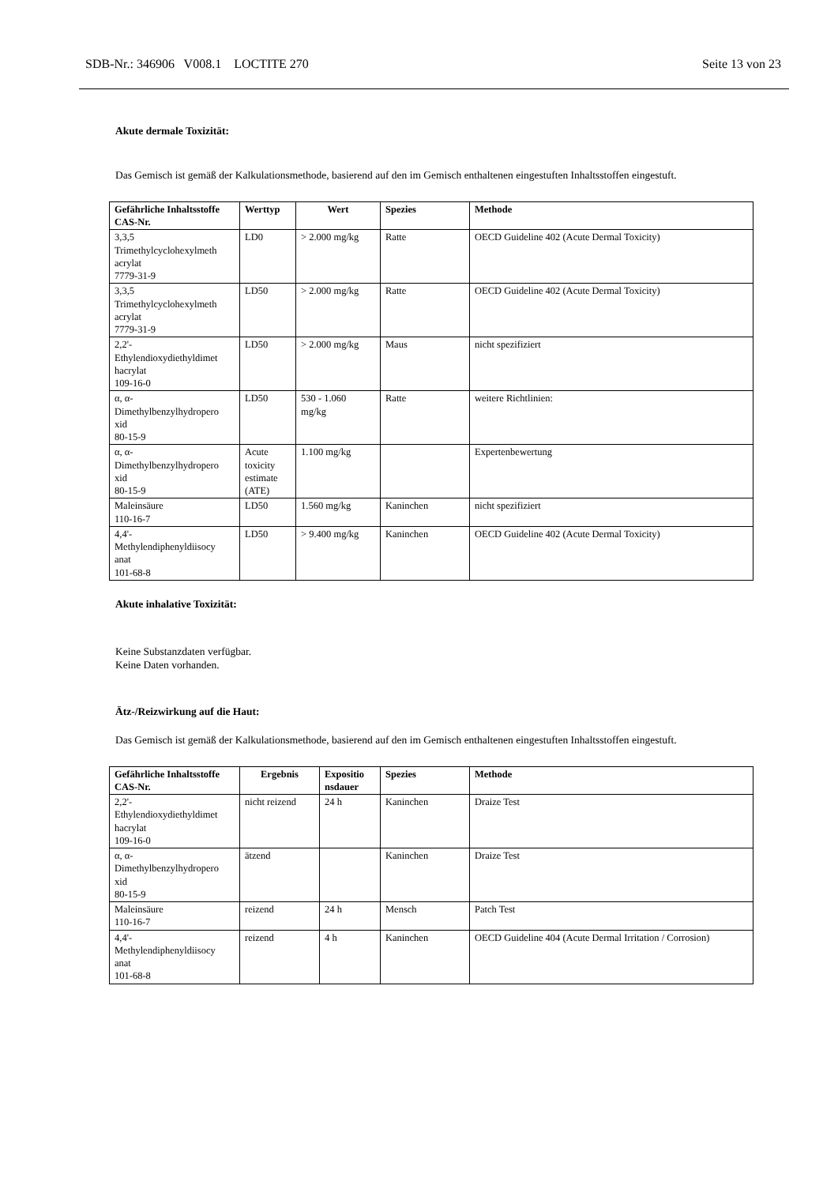SDB-Nr.: 346906 V008.1 LOCTITE 270 Seite 13 von 23
Akute dermale Toxizität:
Das Gemisch ist gemäß der Kalkulationsmethode, basierend auf den im Gemisch enthaltenen eingestuften Inhaltsstoffen eingestuft.
| Gefährliche Inhaltsstoffe CAS-Nr. | Werttyp | Wert | Spezies | Methode |
| --- | --- | --- | --- | --- |
| 3,3,5 Trimethylcyclohexylmeth acrylat 7779-31-9 | LD0 | > 2.000 mg/kg | Ratte | OECD Guideline 402 (Acute Dermal Toxicity) |
| 3,3,5 Trimethylcyclohexylmeth acrylat 7779-31-9 | LD50 | > 2.000 mg/kg | Ratte | OECD Guideline 402 (Acute Dermal Toxicity) |
| 2,2'- Ethylendioxydiethyldimet hacrylat 109-16-0 | LD50 | > 2.000 mg/kg | Maus | nicht spezifiziert |
| α, α- Dimethylbenzylhydropero xid 80-15-9 | LD50 | 530 - 1.060 mg/kg | Ratte | weitere Richtlinien: |
| α, α- Dimethylbenzylhydropero xid 80-15-9 | Acute toxicity estimate (ATE) | 1.100 mg/kg | | Expertenbewertung |
| Maleinsäure 110-16-7 | LD50 | 1.560 mg/kg | Kaninchen | nicht spezifiziert |
| 4,4'- Methylendiphenyldiisocy anat 101-68-8 | LD50 | > 9.400 mg/kg | Kaninchen | OECD Guideline 402 (Acute Dermal Toxicity) |
Akute inhalative Toxizität:
Keine Substanzdaten verfügbar.
Keine Daten vorhanden.
Ätz-/Reizwirkung auf die Haut:
Das Gemisch ist gemäß der Kalkulationsmethode, basierend auf den im Gemisch enthaltenen eingestuften Inhaltsstoffen eingestuft.
| Gefährliche Inhaltsstoffe CAS-Nr. | Ergebnis | Expositio nsdauer | Spezies | Methode |
| --- | --- | --- | --- | --- |
| 2,2'- Ethylendioxydiethyldimet hacrylat 109-16-0 | nicht reizend | 24 h | Kaninchen | Draize Test |
| α, α- Dimethylbenzylhydropero xid 80-15-9 | ätzend | | Kaninchen | Draize Test |
| Maleinsäure 110-16-7 | reizend | 24 h | Mensch | Patch Test |
| 4,4'- Methylendiphenyldiisocy anat 101-68-8 | reizend | 4 h | Kaninchen | OECD Guideline 404 (Acute Dermal Irritation / Corrosion) |